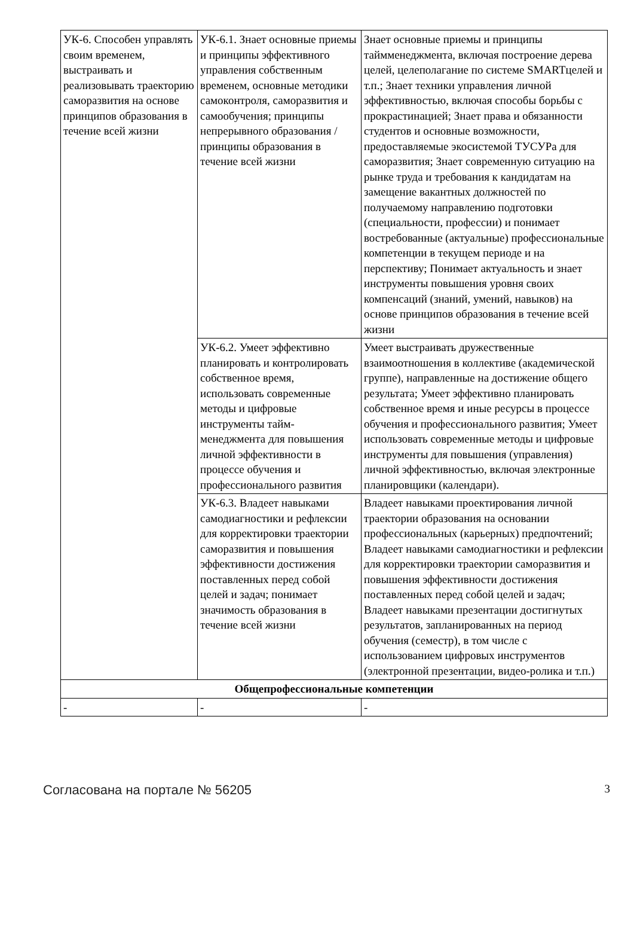| УК-6. Способен управлять своим временем, выстраивать и реализовывать траекторию саморазвития на основе принципов образования в течение всей жизни | УК-6.1. Знает основные приемы и принципы эффективного управления собственным временем, основные методики самоконтроля, саморазвития и самообучения; принципы непрерывного образования / принципы образования в течение всей жизни | Знает основные приемы и принципы таймменеджмента, включая построение дерева целей, целеполагание по системе SMARTцелей и т.п.; Знает техники управления личной эффективностью, включая способы борьбы с прокрастинацией; Знает права и обязанности студентов и основные возможности, предоставляемые экосистемой ТУСУРа для саморазвития; Знает современную ситуацию на рынке труда и требования к кандидатам на замещение вакантных должностей по получаемому направлению подготовки (специальности, профессии) и понимает востребованные (актуальные) профессиональные компетенции в текущем периоде и на перспективу; Понимает актуальность и знает инструменты повышения уровня своих компенсаций (знаний, умений, навыков) на основе принципов образования в течение всей жизни |
| | УК-6.2. Умеет эффективно планировать и контролировать собственное время, использовать современные методы и цифровые инструменты тайм-менеджмента для повышения личной эффективности в процессе обучения и профессионального развития | Умеет выстраивать дружественные взаимоотношения в коллективе (академической группе), направленные на достижение общего результата; Умеет эффективно планировать собственное время и иные ресурсы в процессе обучения и профессионального развития; Умеет использовать современные методы и цифровые инструменты для повышения (управления) личной эффективностью, включая электронные планировщики (календари). |
| | УК-6.3. Владеет навыками самодиагностики и рефлексии для корректировки траектории саморазвития и повышения эффективности достижения поставленных перед собой целей и задач; понимает значимость образования в течение всей жизни | Владеет навыками проектирования личной траектории образования на основании профессиональных (карьерных) предпочтений; Владеет навыками самодиагностики и рефлексии для корректировки траектории саморазвития и повышения эффективности достижения поставленных перед собой целей и задач; Владеет навыками презентации достигнутых результатов, запланированных на период обучения (семестр), в том числе с использованием цифровых инструментов (электронной презентации, видео-ролика и т.п.) |
| Общепрофессиональные компетенции | | |
| - | - | - |
Согласована на портале № 56205 3